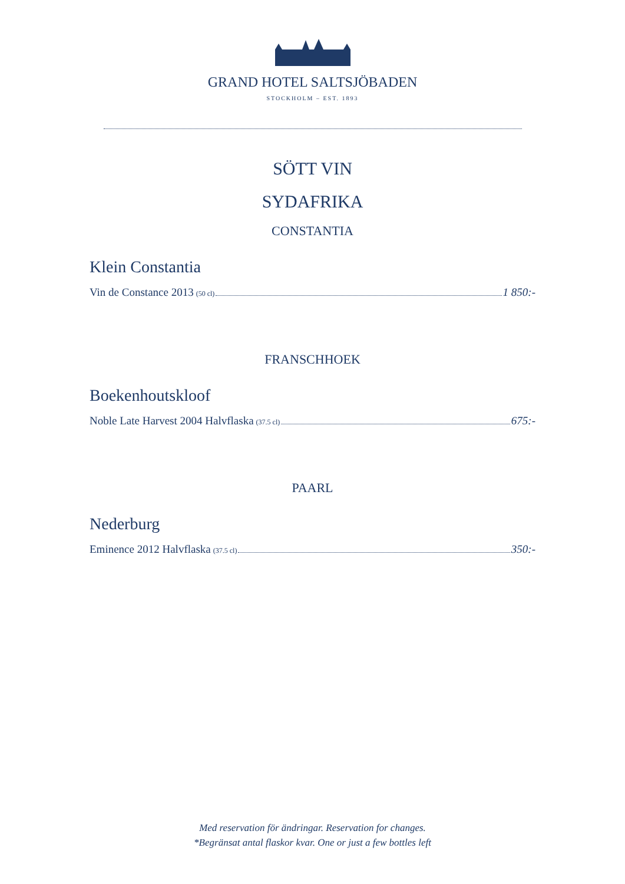GRAND HOTEL SALTSJÖBADEN
STOCKHOLM – EST. 1893
SÖTT VIN
SYDAFRIKA
CONSTANTIA
Klein Constantia
Vin de Constance 2013 (50 cl) 1 850:-
FRANSCHHOEK
Boekenhoutskloof
Noble Late Harvest 2004 Halvflaska (37.5 cl) 675:-
PAARL
Nederburg
Eminence 2012 Halvflaska (37.5 cl) 350:-
Med reservation för ändringar. Reservation for changes.
*Begränsat antal flaskor kvar. One or just a few bottles left